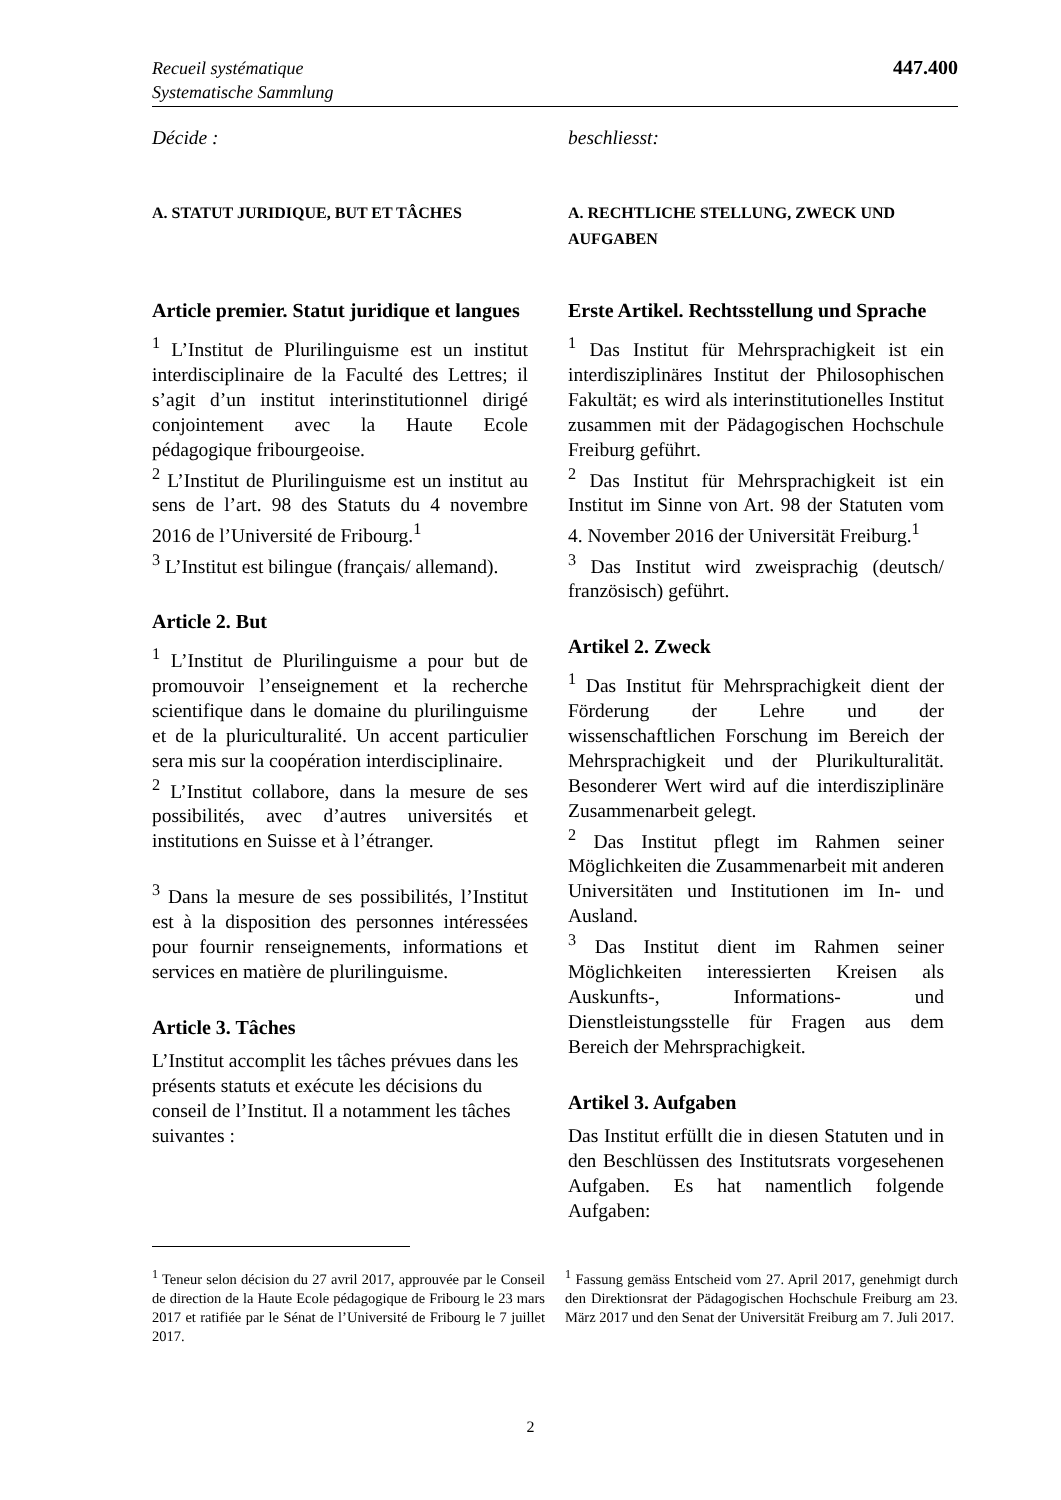Recueil systématique
Systematische Sammlung
447.400
Décide :
A. STATUT JURIDIQUE, BUT ET TÂCHES
Article premier. Statut juridique et langues
<sup>1</sup> L’Institut de Plurilinguisme est un institut interdisciplinaire de la Faculté des Lettres; il s’agit d’un institut interinstitutionnel dirigé conjointement avec la Haute Ecole pédagogique fribourgeoise.
<sup>2</sup> L’Institut de Plurilinguisme est un institut au sens de l’art. 98 des Statuts du 4 novembre 2016 de l’Université de Fribourg.<sup>1</sup>
<sup>3</sup> L’Institut est bilingue (français/ allemand).
Article 2. But
<sup>1</sup> L’Institut de Plurilinguisme a pour but de promouvoir l’enseignement et la recherche scientifique dans le domaine du plurilinguisme et de la pluriculturalité. Un accent particulier sera mis sur la coopération interdisciplinaire.
<sup>2</sup> L’Institut collabore, dans la mesure de ses possibilités, avec d’autres universités et institutions en Suisse et à l’étranger.
<sup>3</sup> Dans la mesure de ses possibilités, l’Institut est à la disposition des personnes intéressées pour fournir renseignements, informations et services en matière de plurilinguisme.
Article 3. Tâches
L’Institut accomplit les tâches prévues dans les présents statuts et exécute les décisions du conseil de l’Institut. Il a notamment les tâches suivantes :
beschliesst:
A. RECHTLICHE STELLUNG, ZWECK UND AUFGABEN
Erste Artikel. Rechtsstellung und Sprache
<sup>1</sup> Das Institut für Mehrsprachigkeit ist ein interdisziplinäres Institut der Philosophischen Fakultät; es wird als interinstitutionelles Institut zusammen mit der Pädagogischen Hochschule Freiburg geführt.
<sup>2</sup> Das Institut für Mehrsprachigkeit ist ein Institut im Sinne von Art. 98 der Statuten vom 4. November 2016 der Universität Freiburg.<sup>1</sup>
<sup>3</sup> Das Institut wird zweisprachig (deutsch/ französisch) geführt.
Artikel 2. Zweck
<sup>1</sup> Das Institut für Mehrsprachigkeit dient der Förderung der Lehre und der wissenschaftlichen Forschung im Bereich der Mehrsprachigkeit und der Plurikulturalität. Besonderer Wert wird auf die interdisziplinäre Zusammenarbeit gelegt.
<sup>2</sup> Das Institut pflegt im Rahmen seiner Möglichkeiten die Zusammenarbeit mit anderen Universitäten und Institutionen im In- und Ausland.
<sup>3</sup> Das Institut dient im Rahmen seiner Möglichkeiten interessierten Kreisen als Auskunfts-, Informations- und Dienstleistungsstelle für Fragen aus dem Bereich der Mehrsprachigkeit.
Artikel 3. Aufgaben
Das Institut erfüllt die in diesen Statuten und in den Beschlüssen des Institutsrats vorgesehenen Aufgaben. Es hat namentlich folgende Aufgaben:
<sup>1</sup> Teneur selon décision du 27 avril 2017, approuvée par le Conseil de direction de la Haute Ecole pédagogique de Fribourg le 23 mars 2017 et ratifiée par le Sénat de l’Université de Fribourg le 7 juillet 2017.
<sup>1</sup> Fassung gemäss Entscheid vom 27. April 2017, genehmigt durch den Direktionsrat der Pädagogischen Hochschule Freiburg am 23. März 2017 und den Senat der Universität Freiburg am 7. Juli 2017.
2